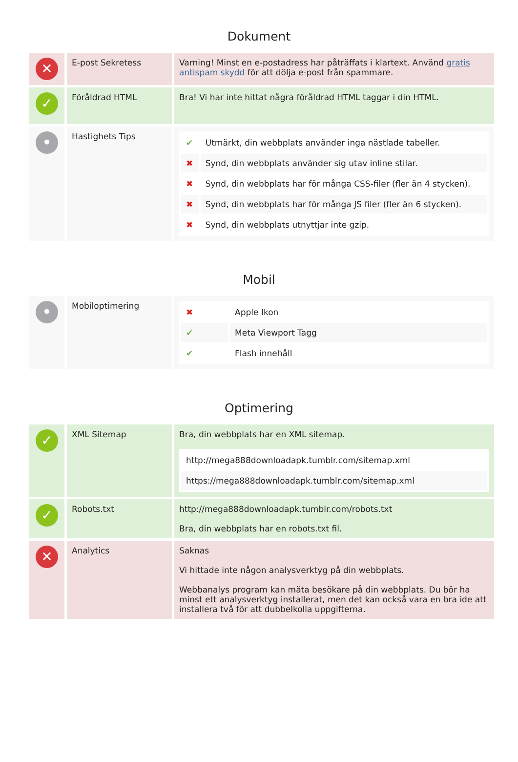Dokument
| ✕ | E-post Sekretess | Varning! Minst en e-postadress har påträffats i klartext. Använd gratis antispam skydd för att dölja e-post från spammare. |
| ✓ | Föråldrad HTML | Bra! Vi har inte hittat några föråldrad HTML taggar i din HTML. |
| • | Hastighets Tips | / ✔ / Utmärkt, din webbplats använder inga nästlade tabeller. / / ✖ / Synd, din webbplats använder sig utav inline stilar. / / ✖ / Synd, din webbplats har för många CSS-filer (fler än 4 stycken). / / ✖ / Synd, din webbplats har för många JS filer (fler än 6 stycken). / / ✖ / Synd, din webbplats utnyttjar inte gzip. / |
Mobil
| • | Mobiloptimering | / ✖ / Apple Ikon / / ✔ / Meta Viewport Tagg / / ✔ / Flash innehåll / |
Optimering
| ✓ | XML Sitemap | Bra, din webbplats har en XML sitemap. / http://mega888downloadapk.tumblr.com/sitemap.xml / / https://mega888downloadapk.tumblr.com/sitemap.xml / |
| ✓ | Robots.txt | http://mega888downloadapk.tumblr.com/robots.txt Bra, din webbplats har en robots.txt fil. |
| ✕ | Analytics | Saknas Vi hittade inte någon analysverktyg på din webbplats. Webbanalys program kan mäta besökare på din webbplats. Du bör ha minst ett analysverktyg installerat, men det kan också vara en bra ide att installera två för att dubbelkolla uppgifterna. |